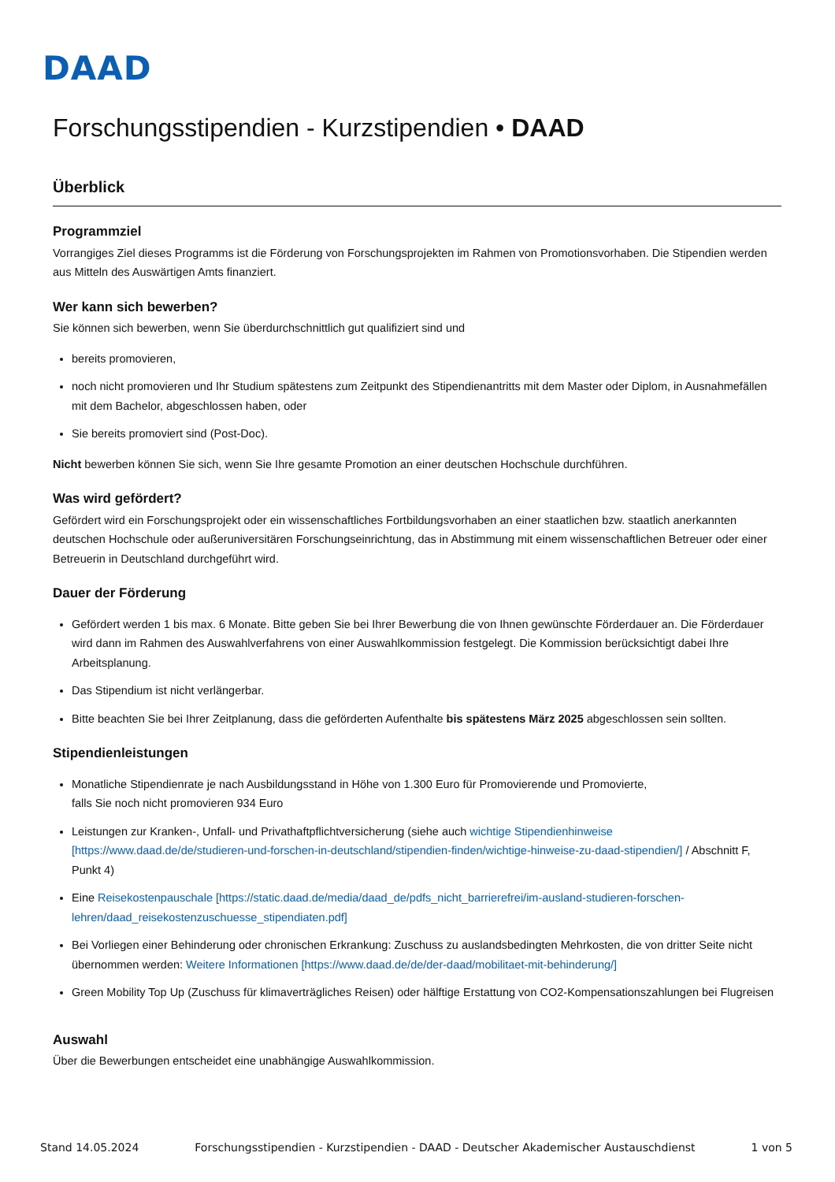DAAD
Forschungsstipendien - Kurzstipendien • DAAD
Überblick
Programmziel
Vorrangiges Ziel dieses Programms ist die Förderung von Forschungsprojekten im Rahmen von Promotionsvorhaben. Die Stipendien werden aus Mitteln des Auswärtigen Amts finanziert.
Wer kann sich bewerben?
Sie können sich bewerben, wenn Sie überdurchschnittlich gut qualifiziert sind und
bereits promovieren,
noch nicht promovieren und Ihr Studium spätestens zum Zeitpunkt des Stipendienantritts mit dem Master oder Diplom, in Ausnahmefällen mit dem Bachelor, abgeschlossen haben, oder
Sie bereits promoviert sind (Post-Doc).
Nicht bewerben können Sie sich, wenn Sie Ihre gesamte Promotion an einer deutschen Hochschule durchführen.
Was wird gefördert?
Gefördert wird ein Forschungsprojekt oder ein wissenschaftliches Fortbildungsvorhaben an einer staatlichen bzw. staatlich anerkannten deutschen Hochschule oder außeruniversitären Forschungseinrichtung, das in Abstimmung mit einem wissenschaftlichen Betreuer oder einer Betreuerin in Deutschland durchgeführt wird.
Dauer der Förderung
Gefördert werden 1 bis max. 6 Monate. Bitte geben Sie bei Ihrer Bewerbung die von Ihnen gewünschte Förderdauer an. Die Förderdauer wird dann im Rahmen des Auswahlverfahrens von einer Auswahlkommission festgelegt. Die Kommission berücksichtigt dabei Ihre Arbeitsplanung.
Das Stipendium ist nicht verlängerbar.
Bitte beachten Sie bei Ihrer Zeitplanung, dass die geförderten Aufenthalte bis spätestens März 2025 abgeschlossen sein sollten.
Stipendienleistungen
Monatliche Stipendienrate je nach Ausbildungsstand in Höhe von 1.300 Euro für Promovierende und Promovierte,
falls Sie noch nicht promovieren 934 Euro
Leistungen zur Kranken-, Unfall- und Privathaftpflichtversicherung (siehe auch wichtige Stipendienhinweise [https://www.daad.de/de/studieren-und-forschen-in-deutschland/stipendien-finden/wichtige-hinweise-zu-daad-stipendien/] / Abschnitt F, Punkt 4)
Eine Reisekostenpauschale [https://static.daad.de/media/daad_de/pdfs_nicht_barrierefrei/im-ausland-studieren-forschen-lehren/daad_reisekostenzuschuesse_stipendiaten.pdf]
Bei Vorliegen einer Behinderung oder chronischen Erkrankung: Zuschuss zu auslandsbedingten Mehrkosten, die von dritter Seite nicht übernommen werden: Weitere Informationen [https://www.daad.de/de/der-daad/mobilitaet-mit-behinderung/]
Green Mobility Top Up (Zuschuss für klimaverträgliches Reisen) oder hälftige Erstattung von CO2-Kompensationszahlungen bei Flugreisen
Auswahl
Über die Bewerbungen entscheidet eine unabhängige Auswahlkommission.
Stand 14.05.2024 Forschungsstipendien - Kurzstipendien - DAAD - Deutscher Akademischer Austauschdienst 1 von 5